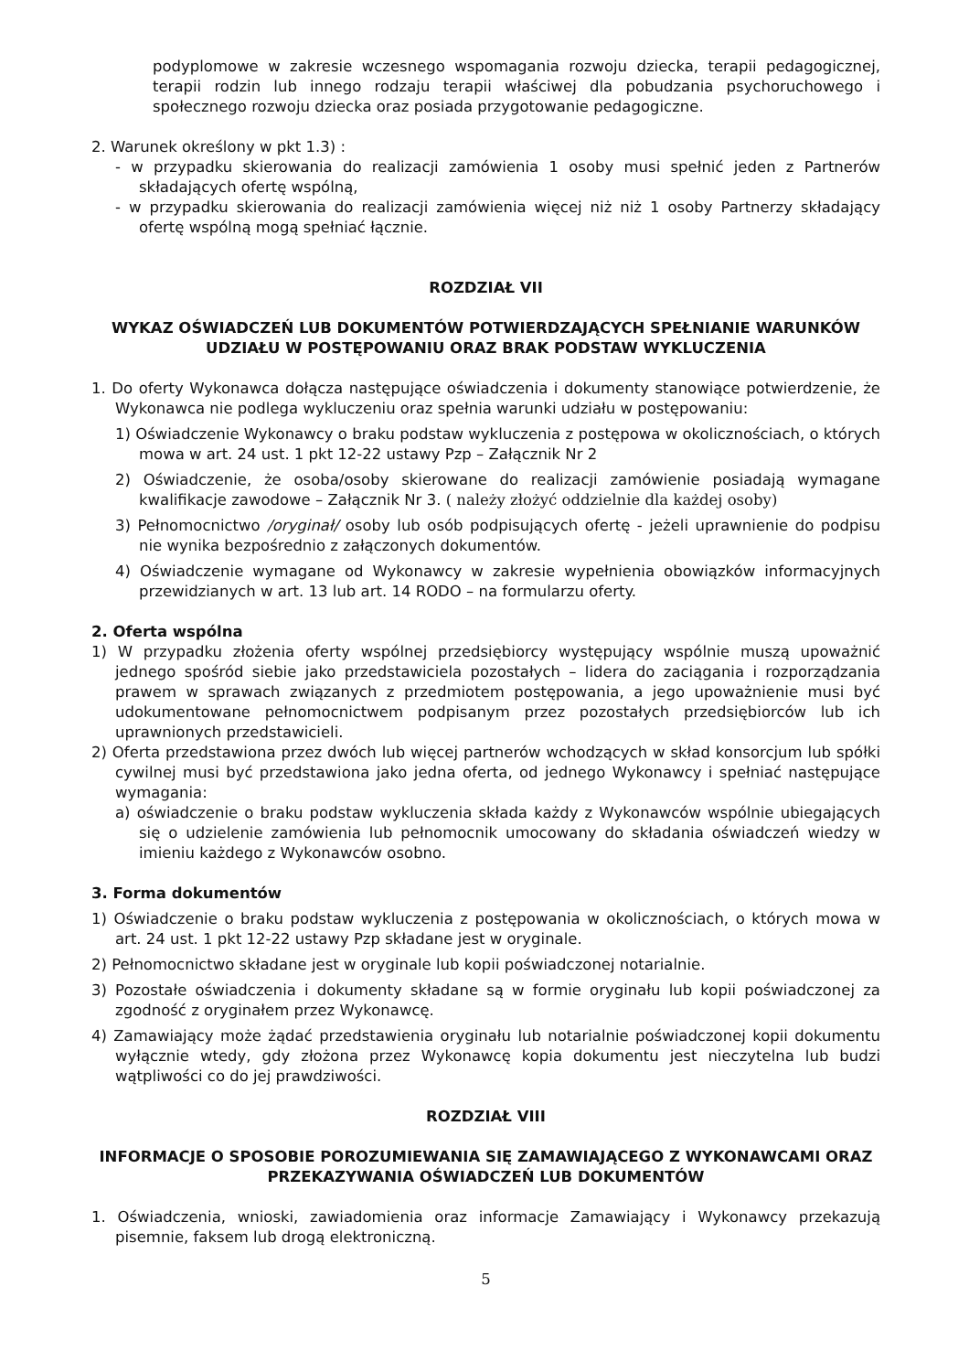podyplomowe w zakresie wczesnego wspomagania rozwoju dziecka, terapii pedagogicznej, terapii rodzin lub innego rodzaju terapii właściwej dla pobudzania psychoruchowego i społecznego rozwoju dziecka oraz posiada przygotowanie pedagogiczne.
2. Warunek określony w pkt 1.3) :
- w przypadku skierowania do realizacji zamówienia 1 osoby musi spełnić jeden z Partnerów składających ofertę wspólną,
- w przypadku skierowania do realizacji zamówienia więcej niż niż 1 osoby Partnerzy składający ofertę wspólną mogą spełniać łącznie.
ROZDZIAŁ VII
WYKAZ OŚWIADCZEŃ LUB DOKUMENTÓW POTWIERDZAJĄCYCH SPEŁNIANIE WARUNKÓW UDZIAŁU W POSTĘPOWANIU ORAZ BRAK PODSTAW WYKLUCZENIA
1. Do oferty Wykonawca dołącza następujące oświadczenia i dokumenty stanowiące potwierdzenie, że Wykonawca nie podlega wykluczeniu oraz spełnia warunki udziału w postępowaniu:
1) Oświadczenie Wykonawcy o braku podstaw wykluczenia z postępowa w okolicznościach, o których mowa w art. 24 ust. 1 pkt 12-22 ustawy Pzp – Załącznik Nr 2
2) Oświadczenie, że osoba/osoby skierowane do realizacji zamówienie posiadają wymagane kwalifikacje zawodowe – Załącznik Nr 3. ( należy złożyć oddzielnie dla każdej osoby)
3) Pełnomocnictwo /oryginał/ osoby lub osób podpisujących ofertę - jeżeli uprawnienie do podpisu nie wynika bezpośrednio z załączonych dokumentów.
4) Oświadczenie wymagane od Wykonawcy w zakresie wypełnienia obowiązków informacyjnych przewidzianych w art. 13 lub art. 14 RODO – na formularzu oferty.
2. Oferta wspólna
1) W przypadku złożenia oferty wspólnej przedsiębiorcy występujący wspólnie muszą upoważnić jednego spośród siebie jako przedstawiciela pozostałych – lidera do zaciągania i rozporządzania prawem w sprawach związanych z przedmiotem postępowania, a jego upoważnienie musi być udokumentowane pełnomocnictwem podpisanym przez pozostałych przedsiębiorców lub ich uprawnionych przedstawicieli.
2) Oferta przedstawiona przez dwóch lub więcej partnerów wchodzących w skład konsorcjum lub spółki cywilnej musi być przedstawiona jako jedna oferta, od jednego Wykonawcy i spełniać następujące wymagania:
a) oświadczenie o braku podstaw wykluczenia składa każdy z Wykonawców wspólnie ubiegających się o udzielenie zamówienia lub pełnomocnik umocowany do składania oświadczeń wiedzy w imieniu każdego z Wykonawców osobno.
3. Forma dokumentów
1) Oświadczenie o braku podstaw wykluczenia z postępowania w okolicznościach, o których mowa w art. 24 ust. 1 pkt 12-22 ustawy Pzp składane jest w oryginale.
2) Pełnomocnictwo składane jest w oryginale lub kopii poświadczonej notarialnie.
3) Pozostałe oświadczenia i dokumenty składane są w formie oryginału lub kopii poświadczonej za zgodność z oryginałem przez Wykonawcę.
4) Zamawiający może żądać przedstawienia oryginału lub notarialnie poświadczonej kopii dokumentu wyłącznie wtedy, gdy złożona przez Wykonawcę kopia dokumentu jest nieczytelna lub budzi wątpliwości co do jej prawdziwości.
ROZDZIAŁ VIII
INFORMACJE O SPOSOBIE POROZUMIEWANIA SIĘ ZAMAWIAJĄCEGO Z WYKONAWCAMI ORAZ PRZEKAZYWANIA OŚWIADCZEŃ LUB DOKUMENTÓW
1. Oświadczenia, wnioski, zawiadomienia oraz informacje Zamawiający i Wykonawcy przekazują pisemnie, faksem lub drogą elektroniczną.
5